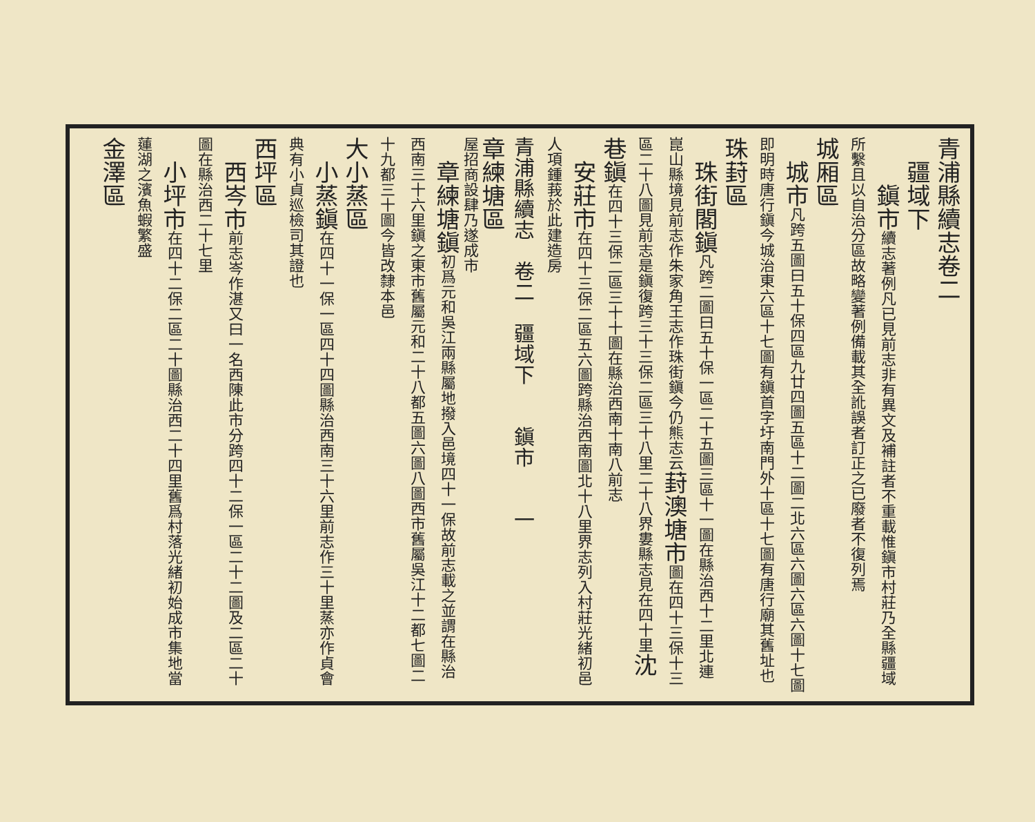青浦縣續志卷二
　疆域下
　　鎭市續志著例凡已見前志非有異文及補註者不重載惟鎭市村莊乃全縣疆域所繫且以自治分區故略變著例備載其全訛誤者訂正之已廢者不復列焉
城厢區
　城市凡跨五圖曰五十保四區九廿四圖五區十二圖二北六區六圖六區六圖十七圖即明時唐行鎭今城治東六區十七圖有鎭首字圩南門外十區十七圖有唐行廟其舊址也
珠葑區
　珠街閣鎭凡跨二圖曰五十保一區二十五圖三區十一圖在縣治西十二里北連崑山縣境見前志作朱家角王志作珠街鎭今仍熊志云葑澳塘市圖在四十三保十三區二十八圖見前志是鎭復跨三十三保二區三十八里二十八界婁縣志見在四十里沈巷鎭在四十三保二區三十十圖在縣治西南十南八前志
　安莊市在四十三保二區五六圖跨縣治西南圖北十八里界志列入村莊光緒初邑人項鍾莪於此建造房
青浦縣續志　卷二　疆域下　　鎭市　　一
章練塘區
屋招商設肆乃遂成市
　章練塘鎭初爲元和吳江兩縣屬地撥入邑境四十一保故前志載之並謂在縣治西南三十六里鎭之東市舊屬元和二十八都五圖六圖八圖西市舊屬吳江十二都七圖二十九都三十圖今皆改隸本邑
大小蒸區
　小蒸鎭在四十一保一區四十四圖縣治西南三十六里前志作三十里蒸亦作貞會典有小貞巡檢司其證也
西坪區
　西岑市前志岑作湛又曰一名西陳此市分跨四十二保一區二十二圖及二區二十圖在縣治西二十七里
　小坪市在四十二保二區二十圖縣治西二十四里舊爲村落光緒初始成市集地當蓮湖之濱魚蝦繁盛
金澤區